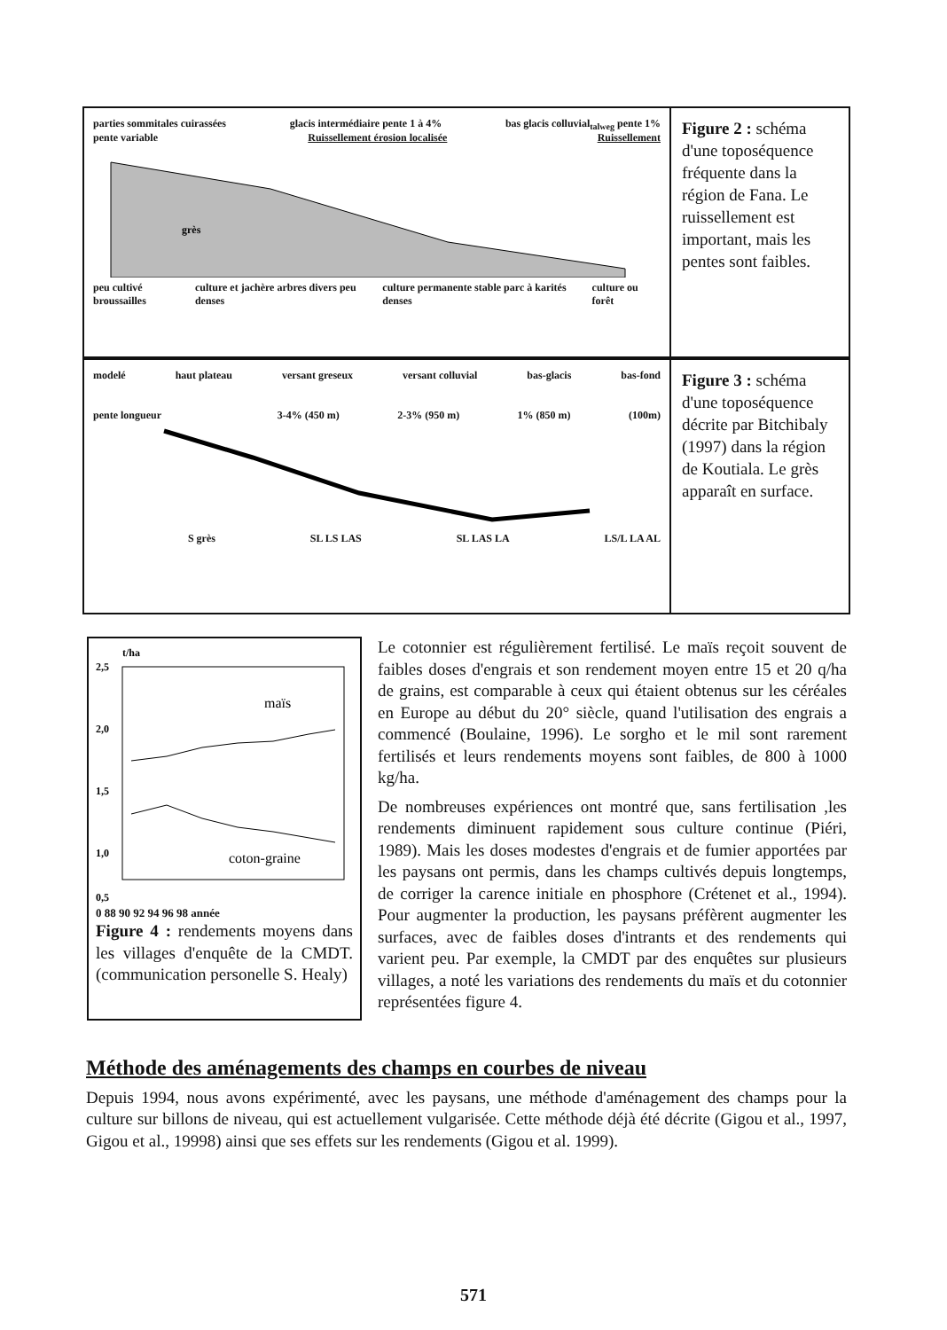parties sommitales cuirassées glacis intermédiaire pente 1 à 4% bas glacis colluvial<sub>talweg</sub> pente 1%
pente variable Ruissellement érosion localisée Ruissellement
grès
peu cultivé broussailles culture et jachère arbres divers peu denses culture permanente stable parc à karités denses culture ou forêt
Figure 2 : schéma d'une toposéquence fréquente dans la région de Fana. Le ruissellement est important, mais les pentes sont faibles.
modelé haut plateau versant greseux versant colluvial bas-glacis bas-fond
pente longueur 3-4% (450 m) 2-3% (950 m) 1% (850 m) (100m)
S grès SL LS LAS SL LAS LA LS/L LA AL
Figure 3 : schéma d'une toposéquence décrite par Bitchibaly (1997) dans la région de Koutiala. Le grès apparaît en surface.
t/ha
2,5
2,0
1,5
1,0
0,5
maïs
coton-graine
0 88 90 92 94 96 98 année
Figure 4 : rendements moyens dans les villages d'enquête de la CMDT. (communication personelle S. Healy)
Le cotonnier est régulièrement fertilisé. Le maïs reçoit souvent de faibles doses d'engrais et son rendement moyen entre 15 et 20 q/ha de grains, est comparable à ceux qui étaient obtenus sur les céréales en Europe au début du 20° siècle, quand l'utilisation des engrais a commencé (Boulaine, 1996). Le sorgho et le mil sont rarement fertilisés et leurs rendements moyens sont faibles, de 800 à 1000 kg/ha.
De nombreuses expériences ont montré que, sans fertilisation ,les rendements diminuent rapidement sous culture continue (Piéri, 1989). Mais les doses modestes d'engrais et de fumier apportées par les paysans ont permis, dans les champs cultivés depuis longtemps, de corriger la carence initiale en phosphore (Crétenet et al., 1994). Pour augmenter la production, les paysans préfèrent augmenter les surfaces, avec de faibles doses d'intrants et des rendements qui varient peu. Par exemple, la CMDT par des enquêtes sur plusieurs villages, a noté les variations des rendements du maïs et du cotonnier représentées figure 4.
Méthode des aménagements des champs en courbes de niveau
Depuis 1994, nous avons expérimenté, avec les paysans, une méthode d'aménagement des champs pour la culture sur billons de niveau, qui est actuellement vulgarisée. Cette méthode déjà été décrite (Gigou et al., 1997, Gigou et al., 19998) ainsi que ses effets sur les rendements (Gigou et al. 1999).
571